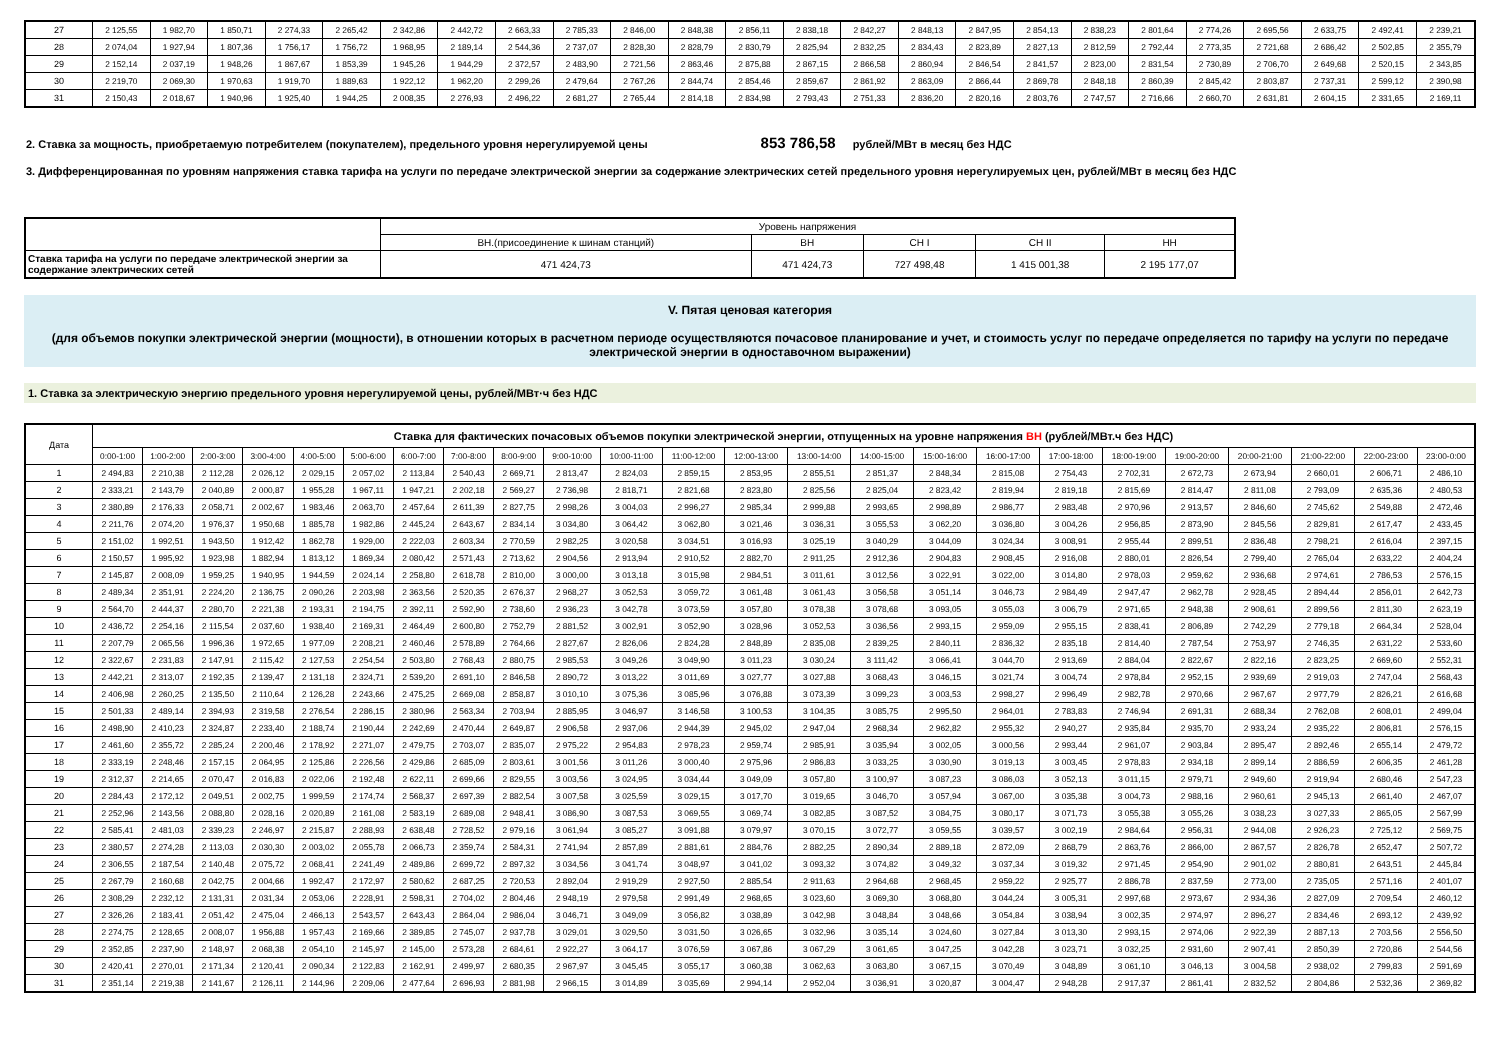| 27 | 2 125,55 | 1 982,70 | 1 850,71 | 2 274,33 | 2 265,42 | 2 342,86 | 2 442,72 | 2 663,33 | 2 785,33 | 2 846,00 | 2 848,38 | 2 856,11 | 2 838,18 | 2 842,27 | 2 848,13 | 2 847,95 | 2 854,13 | 2 838,23 | 2 801,64 | 2 774,26 | 2 695,56 | 2 633,75 | 2 492,41 | 2 239,21 |
| 28 | 2 074,04 | 1 927,94 | 1 807,36 | 1 756,17 | 1 756,72 | 1 968,95 | 2 189,14 | 2 544,36 | 2 737,07 | 2 828,30 | 2 828,79 | 2 830,79 | 2 825,94 | 2 832,25 | 2 834,43 | 2 823,89 | 2 827,13 | 2 812,59 | 2 792,44 | 2 773,35 | 2 721,68 | 2 686,42 | 2 502,85 | 2 355,79 |
| 29 | 2 152,14 | 2 037,19 | 1 948,26 | 1 867,67 | 1 853,39 | 1 945,26 | 1 944,29 | 2 372,57 | 2 483,90 | 2 721,56 | 2 863,46 | 2 875,88 | 2 867,15 | 2 866,58 | 2 860,94 | 2 846,54 | 2 841,57 | 2 823,00 | 2 831,54 | 2 730,89 | 2 706,70 | 2 649,68 | 2 520,15 | 2 343,85 |
| 30 | 2 219,70 | 2 069,30 | 1 970,63 | 1 919,70 | 1 889,63 | 1 922,12 | 1 962,20 | 2 299,26 | 2 479,64 | 2 767,26 | 2 844,74 | 2 854,46 | 2 859,67 | 2 861,92 | 2 863,09 | 2 866,44 | 2 869,78 | 2 848,18 | 2 860,39 | 2 845,42 | 2 803,87 | 2 737,31 | 2 599,12 | 2 390,98 |
| 31 | 2 150,43 | 2 018,67 | 1 940,96 | 1 925,40 | 1 944,25 | 2 008,35 | 2 276,93 | 2 496,22 | 2 681,27 | 2 765,44 | 2 814,18 | 2 834,98 | 2 793,43 | 2 751,33 | 2 836,20 | 2 820,16 | 2 803,76 | 2 747,57 | 2 716,66 | 2 660,70 | 2 631,81 | 2 604,15 | 2 331,65 | 2 169,11 |
2. Ставка за мощность, приобретаемую потребителем (покупателем), предельного уровня нерегулируемой цены 853 786,58 рублей/МВт в месяц без НДС
3. Дифференцированная по уровням напряжения ставка тарифа на услуги по передаче электрической энергии за содержание электрических сетей предельного уровня нерегулируемых цен, рублей/МВт в месяц без НДС
| | Уровень напряжения | | | | |
| | ВН.(присоединение к шинам станций) | ВН | СН I | СН II | НН |
| Ставка тарифа на услуги по передаче электрической энергии за содержание электрических сетей | 471 424,73 | 471 424,73 | 727 498,48 | 1 415 001,38 | 2 195 177,07 |
V. Пятая ценовая категория
(для объемов покупки электрической энергии (мощности), в отношении которых в расчетном периоде осуществляются почасовое планирование и учет, и стоимость услуг по передаче определяется по тарифу на услуги по передаче электрической энергии в одноставочном выражении)
1. Ставка за электрическую энергию предельного уровня нерегулируемой цены, рублей/МВт·ч без НДС
| Дата | Ставка для фактических почасовых объемов покупки электрической энергии, отпущенных на уровне напряжения ВН (рублей/МВт.ч без НДС) | | | | | | | | | | | | | | | | | | | | | | | |
| --- | --- | --- | --- | --- | --- | --- | --- | --- | --- | --- | --- | --- | --- | --- | --- | --- | --- | --- | --- | --- | --- | --- | --- | --- |
| | 0:00-1:00 | 1:00-2:00 | 2:00-3:00 | 3:00-4:00 | 4:00-5:00 | 5:00-6:00 | 6:00-7:00 | 7:00-8:00 | 8:00-9:00 | 9:00-10:00 | 10:00-11:00 | 11:00-12:00 | 12:00-13:00 | 13:00-14:00 | 14:00-15:00 | 15:00-16:00 | 16:00-17:00 | 17:00-18:00 | 18:00-19:00 | 19:00-20:00 | 20:00-21:00 | 21:00-22:00 | 22:00-23:00 | 23:00-0:00 |
| 1 | 2 494,83 | 2 210,38 | 2 112,28 | 2 026,12 | 2 029,15 | 2 057,02 | 2 113,84 | 2 540,43 | 2 669,71 | 2 813,47 | 2 824,03 | 2 859,15 | 2 853,95 | 2 855,51 | 2 851,37 | 2 848,34 | 2 815,08 | 2 754,43 | 2 702,31 | 2 672,73 | 2 673,94 | 2 660,01 | 2 606,71 | 2 486,10 |
| 2 | 2 333,21 | 2 143,79 | 2 040,89 | 2 000,87 | 1 955,28 | 1 967,11 | 1 947,21 | 2 202,18 | 2 569,27 | 2 736,98 | 2 818,71 | 2 821,68 | 2 823,80 | 2 825,56 | 2 825,04 | 2 823,42 | 2 819,94 | 2 819,18 | 2 815,69 | 2 814,47 | 2 811,08 | 2 793,09 | 2 635,36 | 2 480,53 |
| 3 | 2 380,89 | 2 176,33 | 2 058,71 | 2 002,67 | 1 983,46 | 2 063,70 | 2 457,64 | 2 611,39 | 2 827,75 | 2 998,26 | 3 004,03 | 2 996,27 | 2 985,34 | 2 999,88 | 2 993,65 | 2 998,89 | 2 986,77 | 2 983,48 | 2 970,96 | 2 913,57 | 2 846,60 | 2 745,62 | 2 549,88 | 2 472,46 |
| 4 | 2 211,76 | 2 074,20 | 1 976,37 | 1 950,68 | 1 885,78 | 1 982,86 | 2 445,24 | 2 643,67 | 2 834,14 | 3 034,80 | 3 064,42 | 3 062,80 | 3 021,46 | 3 036,31 | 3 055,53 | 3 062,20 | 3 036,80 | 3 004,26 | 2 956,85 | 2 873,90 | 2 845,56 | 2 829,81 | 2 617,47 | 2 433,45 |
| 5 | 2 151,02 | 1 992,51 | 1 943,50 | 1 912,42 | 1 862,78 | 1 929,00 | 2 222,03 | 2 603,34 | 2 770,59 | 2 982,25 | 3 020,58 | 3 034,51 | 3 016,93 | 3 025,19 | 3 040,29 | 3 044,09 | 3 024,34 | 3 008,91 | 2 955,44 | 2 899,51 | 2 836,48 | 2 798,21 | 2 616,04 | 2 397,15 |
| 6 | 2 150,57 | 1 995,92 | 1 923,98 | 1 882,94 | 1 813,12 | 1 869,34 | 2 080,42 | 2 571,43 | 2 713,62 | 2 904,56 | 2 913,94 | 2 910,52 | 2 882,70 | 2 911,25 | 2 912,36 | 2 904,83 | 2 908,45 | 2 916,08 | 2 880,01 | 2 826,54 | 2 799,40 | 2 765,04 | 2 633,22 | 2 404,24 |
| 7 | 2 145,87 | 2 008,09 | 1 959,25 | 1 940,95 | 1 944,59 | 2 024,14 | 2 258,80 | 2 618,78 | 2 810,00 | 3 000,00 | 3 013,18 | 3 015,98 | 2 984,51 | 3 011,61 | 3 012,56 | 3 022,91 | 3 022,00 | 3 014,80 | 2 978,03 | 2 959,62 | 2 936,68 | 2 974,61 | 2 786,53 | 2 576,15 |
| 8 | 2 489,34 | 2 351,91 | 2 224,20 | 2 136,75 | 2 090,26 | 2 203,98 | 2 363,56 | 2 520,35 | 2 676,37 | 2 968,27 | 3 052,53 | 3 059,72 | 3 061,48 | 3 061,43 | 3 056,58 | 3 051,14 | 3 046,73 | 2 984,49 | 2 947,47 | 2 962,78 | 2 928,45 | 2 894,44 | 2 856,01 | 2 642,73 |
| 9 | 2 564,70 | 2 444,37 | 2 280,70 | 2 221,38 | 2 193,31 | 2 194,75 | 2 392,11 | 2 592,90 | 2 738,60 | 2 936,23 | 3 042,78 | 3 073,59 | 3 057,80 | 3 078,38 | 3 078,68 | 3 093,05 | 3 055,03 | 3 006,79 | 2 971,65 | 2 948,38 | 2 908,61 | 2 899,56 | 2 811,30 | 2 623,19 |
| 10 | 2 436,72 | 2 254,16 | 2 115,54 | 2 037,60 | 1 938,40 | 2 169,31 | 2 464,49 | 2 600,80 | 2 752,79 | 2 881,52 | 3 002,91 | 3 052,90 | 3 028,96 | 3 052,53 | 3 036,56 | 2 993,15 | 2 959,09 | 2 955,15 | 2 838,41 | 2 806,89 | 2 742,29 | 2 779,18 | 2 664,34 | 2 528,04 |
| 11 | 2 207,79 | 2 065,56 | 1 996,36 | 1 972,65 | 1 977,09 | 2 208,21 | 2 460,46 | 2 578,89 | 2 764,66 | 2 827,67 | 2 826,06 | 2 824,28 | 2 848,89 | 2 835,08 | 2 839,25 | 2 840,11 | 2 836,32 | 2 835,18 | 2 814,40 | 2 787,54 | 2 753,97 | 2 746,35 | 2 631,22 | 2 533,60 |
| 12 | 2 322,67 | 2 231,83 | 2 147,91 | 2 115,42 | 2 127,53 | 2 254,54 | 2 503,80 | 2 768,43 | 2 880,75 | 2 985,53 | 3 049,26 | 3 049,90 | 3 011,23 | 3 030,24 | 3 111,42 | 3 066,41 | 3 044,70 | 2 913,69 | 2 884,04 | 2 822,67 | 2 822,16 | 2 823,25 | 2 669,60 | 2 552,31 |
| 13 | 2 442,21 | 2 313,07 | 2 192,35 | 2 139,47 | 2 131,18 | 2 324,71 | 2 539,20 | 2 691,10 | 2 846,58 | 2 890,72 | 3 013,22 | 3 011,69 | 3 027,77 | 3 027,88 | 3 068,43 | 3 046,15 | 3 021,74 | 3 004,74 | 2 978,84 | 2 952,15 | 2 939,69 | 2 919,03 | 2 747,04 | 2 568,43 |
| 14 | 2 406,98 | 2 260,25 | 2 135,50 | 2 110,64 | 2 126,28 | 2 243,66 | 2 475,25 | 2 669,08 | 2 858,87 | 3 010,10 | 3 075,36 | 3 085,96 | 3 076,88 | 3 073,39 | 3 099,23 | 3 003,53 | 2 998,27 | 2 996,49 | 2 982,78 | 2 970,66 | 2 967,67 | 2 977,79 | 2 826,21 | 2 616,68 |
| 15 | 2 501,33 | 2 489,14 | 2 394,93 | 2 319,58 | 2 276,54 | 2 286,15 | 2 380,96 | 2 563,34 | 2 703,94 | 2 885,95 | 3 046,97 | 3 146,58 | 3 100,53 | 3 104,35 | 3 085,75 | 2 995,50 | 2 964,01 | 2 783,83 | 2 746,94 | 2 691,31 | 2 688,34 | 2 762,08 | 2 608,01 | 2 499,04 |
| 16 | 2 498,90 | 2 410,23 | 2 324,87 | 2 233,40 | 2 188,74 | 2 190,44 | 2 242,69 | 2 470,44 | 2 649,87 | 2 906,58 | 2 937,06 | 2 944,39 | 2 945,02 | 2 947,04 | 2 968,34 | 2 962,82 | 2 955,32 | 2 940,27 | 2 935,84 | 2 935,70 | 2 933,24 | 2 935,22 | 2 806,81 | 2 576,15 |
| 17 | 2 461,60 | 2 355,72 | 2 285,24 | 2 200,46 | 2 178,92 | 2 271,07 | 2 479,75 | 2 703,07 | 2 835,07 | 2 975,22 | 2 954,83 | 2 978,23 | 2 959,74 | 2 985,91 | 3 035,94 | 3 002,05 | 3 000,56 | 2 993,44 | 2 961,07 | 2 903,84 | 2 895,47 | 2 892,46 | 2 655,14 | 2 479,72 |
| 18 | 2 333,19 | 2 248,46 | 2 157,15 | 2 064,95 | 2 125,86 | 2 226,56 | 2 429,86 | 2 685,09 | 2 803,61 | 3 001,56 | 3 011,26 | 3 000,40 | 2 975,96 | 2 986,83 | 3 033,25 | 3 030,90 | 3 019,13 | 3 003,45 | 2 978,83 | 2 934,18 | 2 899,14 | 2 886,59 | 2 606,35 | 2 461,28 |
| 19 | 2 312,37 | 2 214,65 | 2 070,47 | 2 016,83 | 2 022,06 | 2 192,48 | 2 622,11 | 2 699,66 | 2 829,55 | 3 003,56 | 3 024,95 | 3 034,44 | 3 049,09 | 3 057,80 | 3 100,97 | 3 087,23 | 3 086,03 | 3 052,13 | 3 011,15 | 2 979,71 | 2 949,60 | 2 919,94 | 2 680,46 | 2 547,23 |
| 20 | 2 284,43 | 2 172,12 | 2 049,51 | 2 002,75 | 1 999,59 | 2 174,74 | 2 568,37 | 2 697,39 | 2 882,54 | 3 007,58 | 3 025,59 | 3 029,15 | 3 017,70 | 3 019,65 | 3 046,70 | 3 057,94 | 3 067,00 | 3 035,38 | 3 004,73 | 2 988,16 | 2 960,61 | 2 945,13 | 2 661,40 | 2 467,07 |
| 21 | 2 252,96 | 2 143,56 | 2 088,80 | 2 028,16 | 2 020,89 | 2 161,08 | 2 583,19 | 2 689,08 | 2 948,41 | 3 086,90 | 3 087,53 | 3 069,55 | 3 069,74 | 3 082,85 | 3 087,52 | 3 084,75 | 3 080,17 | 3 071,73 | 3 055,38 | 3 055,26 | 3 038,23 | 3 027,33 | 2 865,05 | 2 567,99 |
| 22 | 2 585,41 | 2 481,03 | 2 339,23 | 2 246,97 | 2 215,87 | 2 288,93 | 2 638,48 | 2 728,52 | 2 979,16 | 3 061,94 | 3 085,27 | 3 091,88 | 3 079,97 | 3 070,15 | 3 072,77 | 3 059,55 | 3 039,57 | 3 002,19 | 2 984,64 | 2 956,31 | 2 944,08 | 2 926,23 | 2 725,12 | 2 569,75 |
| 23 | 2 380,57 | 2 274,28 | 2 113,03 | 2 030,30 | 2 003,02 | 2 055,78 | 2 066,73 | 2 359,74 | 2 584,31 | 2 741,94 | 2 857,89 | 2 881,61 | 2 884,76 | 2 882,25 | 2 890,34 | 2 889,18 | 2 872,09 | 2 868,79 | 2 863,76 | 2 866,00 | 2 867,57 | 2 826,78 | 2 652,47 | 2 507,72 |
| 24 | 2 306,55 | 2 187,54 | 2 140,48 | 2 075,72 | 2 068,41 | 2 241,49 | 2 489,86 | 2 699,72 | 2 897,32 | 3 034,56 | 3 041,74 | 3 048,97 | 3 041,02 | 3 093,32 | 3 074,82 | 3 049,32 | 3 037,34 | 3 019,32 | 2 971,45 | 2 954,90 | 2 901,02 | 2 880,81 | 2 643,51 | 2 445,84 |
| 25 | 2 267,79 | 2 160,68 | 2 042,75 | 2 004,66 | 1 992,47 | 2 172,97 | 2 580,62 | 2 687,25 | 2 720,53 | 2 892,04 | 2 919,29 | 2 927,50 | 2 885,54 | 2 911,63 | 2 964,68 | 2 968,45 | 2 959,22 | 2 925,77 | 2 886,78 | 2 837,59 | 2 773,00 | 2 735,05 | 2 571,16 | 2 401,07 |
| 26 | 2 308,29 | 2 232,12 | 2 131,31 | 2 031,34 | 2 053,06 | 2 228,91 | 2 598,31 | 2 704,02 | 2 804,46 | 2 948,19 | 2 979,58 | 2 991,49 | 2 968,65 | 3 023,60 | 3 069,30 | 3 068,80 | 3 044,24 | 3 005,31 | 2 997,68 | 2 973,67 | 2 934,36 | 2 827,09 | 2 709,54 | 2 460,12 |
| 27 | 2 326,26 | 2 183,41 | 2 051,42 | 2 475,04 | 2 466,13 | 2 543,57 | 2 643,43 | 2 864,04 | 2 986,04 | 3 046,71 | 3 049,09 | 3 056,82 | 3 038,89 | 3 042,98 | 3 048,84 | 3 048,66 | 3 054,84 | 3 038,94 | 3 002,35 | 2 974,97 | 2 896,27 | 2 834,46 | 2 693,12 | 2 439,92 |
| 28 | 2 274,75 | 2 128,65 | 2 008,07 | 1 956,88 | 1 957,43 | 2 169,66 | 2 389,85 | 2 745,07 | 2 937,78 | 3 029,01 | 3 029,50 | 3 031,50 | 3 026,65 | 3 032,96 | 3 035,14 | 3 024,60 | 3 027,84 | 3 013,30 | 2 993,15 | 2 974,06 | 2 922,39 | 2 887,13 | 2 703,56 | 2 556,50 |
| 29 | 2 352,85 | 2 237,90 | 2 148,97 | 2 068,38 | 2 054,10 | 2 145,97 | 2 145,00 | 2 573,28 | 2 684,61 | 2 922,27 | 3 064,17 | 3 076,59 | 3 067,86 | 3 067,29 | 3 061,65 | 3 047,25 | 3 042,28 | 3 023,71 | 3 032,25 | 2 931,60 | 2 907,41 | 2 850,39 | 2 720,86 | 2 544,56 |
| 30 | 2 420,41 | 2 270,01 | 2 171,34 | 2 120,41 | 2 090,34 | 2 122,83 | 2 162,91 | 2 499,97 | 2 680,35 | 2 967,97 | 3 045,45 | 3 055,17 | 3 060,38 | 3 062,63 | 3 063,80 | 3 067,15 | 3 070,49 | 3 048,89 | 3 061,10 | 3 046,13 | 3 004,58 | 2 938,02 | 2 799,83 | 2 591,69 |
| 31 | 2 351,14 | 2 219,38 | 2 141,67 | 2 126,11 | 2 144,96 | 2 209,06 | 2 477,64 | 2 696,93 | 2 881,98 | 2 966,15 | 3 014,89 | 3 035,69 | 2 994,14 | 2 952,04 | 3 036,91 | 3 020,87 | 3 004,47 | 2 948,28 | 2 917,37 | 2 861,41 | 2 832,52 | 2 804,86 | 2 532,36 | 2 369,82 |